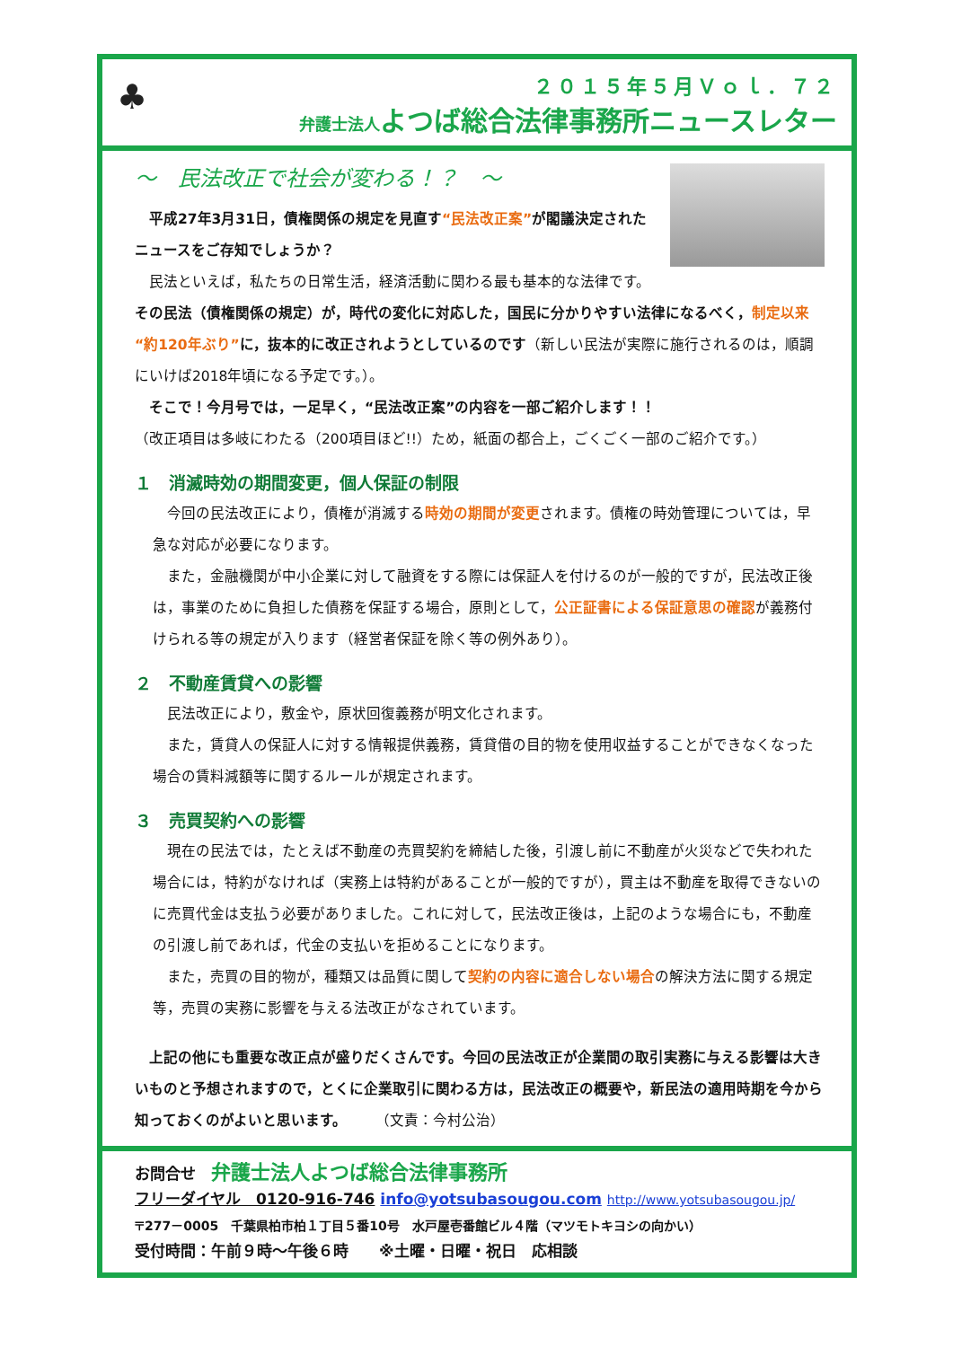♣
２０１５年５月Ｖｏｌ．７２
弁護士法人よつば総合法律事務所ニュースレター
～　民法改正で社会が変わる！？　～
　平成27年3月31日，債権関係の規定を見直す“民法改正案”が閣議決定されたニュースをご存知でしょうか？
　民法といえば，私たちの日常生活，経済活動に関わる最も基本的な法律です。 その民法（債権関係の規定）が，時代の変化に対応した，国民に分かりやすい法律になるべく，制定以来“約120年ぶり”に，抜本的に改正されようとしているのです（新しい民法が実際に施行されるのは，順調にいけば2018年頃になる予定です。）。
　そこで！今月号では，一足早く，“民法改正案”の内容を一部ご紹介します！！
（改正項目は多岐にわたる（200項目ほど!!）ため，紙面の都合上，ごくごく一部のご紹介です。）
１　消滅時効の期間変更，個人保証の制限
　今回の民法改正により，債権が消滅する時効の期間が変更されます。債権の時効管理については，早急な対応が必要になります。
　また，金融機関が中小企業に対して融資をする際には保証人を付けるのが一般的ですが，民法改正後は，事業のために負担した債務を保証する場合，原則として，公正証書による保証意思の確認が義務付けられる等の規定が入ります（経営者保証を除く等の例外あり）。
２　不動産賃貸への影響
　民法改正により，敷金や，原状回復義務が明文化されます。
　また，賃貸人の保証人に対する情報提供義務，賃貸借の目的物を使用収益することができなくなった場合の賃料減額等に関するルールが規定されます。
３　売買契約への影響
　現在の民法では，たとえば不動産の売買契約を締結した後，引渡し前に不動産が火災などで失われた場合には，特約がなければ（実務上は特約があることが一般的ですが），買主は不動産を取得できないのに売買代金は支払う必要がありました。これに対して，民法改正後は，上記のような場合にも，不動産の引渡し前であれば，代金の支払いを拒めることになります。
　また，売買の目的物が，種類又は品質に関して契約の内容に適合しない場合の解決方法に関する規定等，売買の実務に影響を与える法改正がなされています。
　上記の他にも重要な改正点が盛りだくさんです。今回の民法改正が企業間の取引実務に与える影響は大きいものと予想されますので，とくに企業取引に関わる方は，民法改正の概要や，新民法の適用時期を今から知っておくのがよいと思います。　　　（文責：今村公治）
お問合せ　弁護士法人よつば総合法律事務所
フリーダイヤル　0120-916-746 info@yotsubasougou.com http://www.yotsubasougou.jp/
〒277－0005　千葉県柏市柏１丁目５番10号　水戸屋壱番館ビル４階（マツモトキヨシの向かい）
受付時間：午前９時～午後６時　　※土曜・日曜・祝日　応相談